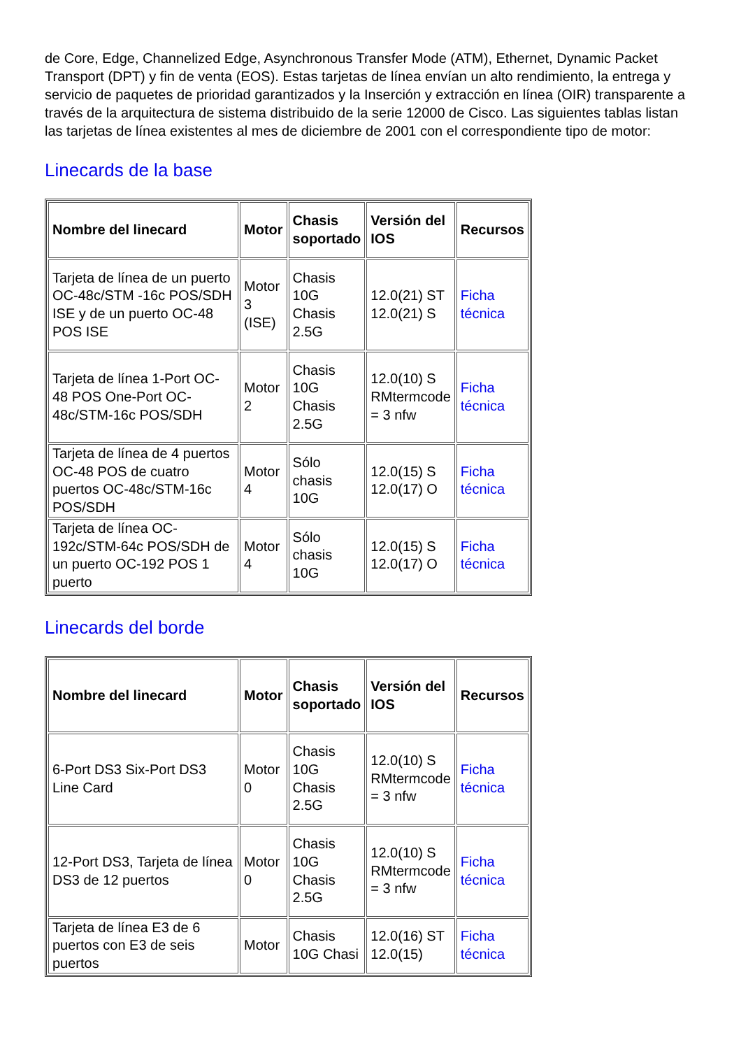de Core, Edge, Channelized Edge, Asynchronous Transfer Mode (ATM), Ethernet, Dynamic Packet Transport (DPT) y fin de venta (EOS). Estas tarjetas de línea envían un alto rendimiento, la entrega y servicio de paquetes de prioridad garantizados y la Inserción y extracción en línea (OIR) transparente a través de la arquitectura de sistema distribuido de la serie 12000 de Cisco. Las siguientes tablas listan las tarjetas de línea existentes al mes de diciembre de 2001 con el correspondiente tipo de motor:
Linecards de la base
| Nombre del linecard | Motor | Chasis soportado | Versión del IOS | Recursos |
| --- | --- | --- | --- | --- |
| Tarjeta de línea de un puerto OC-48c/STM -16c POS/SDH ISE y de un puerto OC-48 POS ISE | Motor 3 (ISE) | Chasis 10G Chasis 2.5G | 12.0(21) ST 12.0(21) S | Ficha técnica |
| Tarjeta de línea 1-Port OC-48 POS One-Port OC-48c/STM-16c POS/SDH | Motor 2 | Chasis 10G Chasis 2.5G | 12.0(10) S RMtermcode = 3 nfw | Ficha técnica |
| Tarjeta de línea de 4 puertos OC-48 POS de cuatro puertos OC-48c/STM-16c POS/SDH | Motor 4 | Sólo chasis 10G | 12.0(15) S 12.0(17) O | Ficha técnica |
| Tarjeta de línea OC-192c/STM-64c POS/SDH de un puerto OC-192 POS 1 puerto | Motor 4 | Sólo chasis 10G | 12.0(15) S 12.0(17) O | Ficha técnica |
Linecards del borde
| Nombre del linecard | Motor | Chasis soportado | Versión del IOS | Recursos |
| --- | --- | --- | --- | --- |
| 6-Port DS3 Six-Port DS3 Line Card | Motor 0 | Chasis 10G Chasis 2.5G | 12.0(10) S RMtermcode = 3 nfw | Ficha técnica |
| 12-Port DS3, Tarjeta de línea DS3 de 12 puertos | Motor 0 | Chasis 10G Chasis 2.5G | 12.0(10) S RMtermcode = 3 nfw | Ficha técnica |
| Tarjeta de línea E3 de 6 puertos con E3 de seis puertos | Motor | Chasis 10G Chasi | 12.0(16) ST 12.0(15) | Ficha técnica |